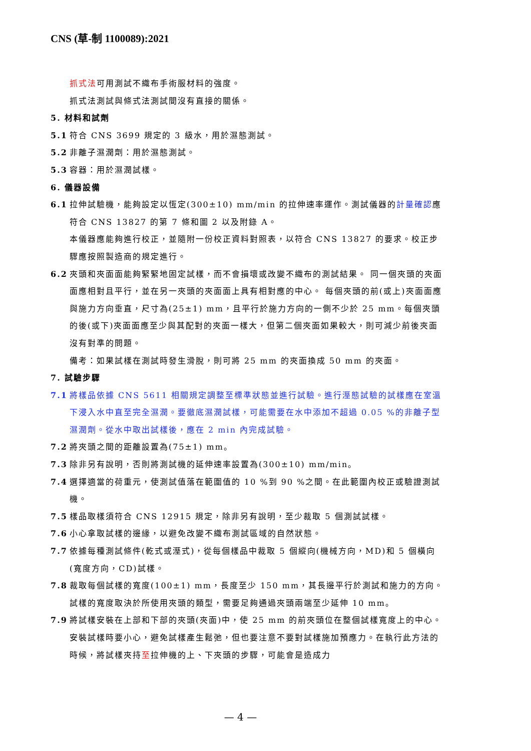CNS (草-制 1100089):2021
抓式法可用測試不織布手術服材料的強度。
抓式法測試與條式法測試間沒有直接的關係。
5. 材料和試劑
5.1 符合 CNS 3699 規定的 3 級水，用於濕態測試。
5.2 非離子濕潤劑：用於濕態測試。
5.3 容器：用於濕潤試樣。
6. 儀器設備
6.1 拉伸試驗機，能夠設定以恆定(300±10) mm/min 的拉伸速率運作。測試儀器的計量確認應符合 CNS 13827 的第 7 條和圖 2 以及附錄 A。
本儀器應能夠進行校正，並隨附一份校正資料對照表，以符合 CNS 13827 的要求。校正步驟應按照製造商的規定進行。
6.2 夾頭和夾面面能夠緊緊地固定試樣，而不會損壞或改變不織布的測試結果。 同一個夾頭的夾面面應相對且平行，並在另一夾頭的夾面面上具有相對應的中心。 每個夾頭的前(或上)夾面面應與施力方向垂直，尺寸為(25±1) mm，且平行於施力方向的一側不少於 25 mm。每個夾頭的後(或下)夾面面應至少與其配對的夾面一樣大，但第二個夾面如果較大，則可減少前後夾面沒有對準的問題。
備考：如果試樣在測試時發生滑脫，則可將 25 mm 的夾面換成 50 mm 的夾面。
7. 試驗步驟
7.1 將樣品依據 CNS 5611 相關規定調整至標準狀態並進行試驗。進行溼態試驗的試樣應在室溫下浸入水中直至完全濕潤。要徹底濕潤試樣，可能需要在水中添加不超過 0.05 %的非離子型濕潤劑。從水中取出試樣後，應在 2 min 內完成試驗。
7.2 將夾頭之間的距離設置為(75±1) mm。
7.3 除非另有說明，否則將測試機的延伸速率設置為(300±10) mm/min。
7.4 選擇適當的荷重元，使測試值落在範圍值的 10 %到 90 %之間。在此範圍內校正或驗證測試機。
7.5 樣品取樣須符合 CNS 12915 規定，除非另有說明，至少裁取 5 個測試試樣。
7.6 小心拿取試樣的邊緣，以避免改變不織布測試區域的自然狀態。
7.7 依據每種測試條件(乾式或溼式)，從每個樣品中裁取 5 個縱向(機械方向，MD)和 5 個橫向(寬度方向，CD)試樣。
7.8 裁取每個試樣的寬度(100±1) mm，長度至少 150 mm，其長邊平行於測試和施力的方向。試樣的寬度取決於所使用夾頭的類型，需要足夠通過夾頭兩端至少延伸 10 mm。
7.9 將試樣安裝在上部和下部的夾頭(夾面)中，使 25 mm 的前夾頭位在整個試樣寬度上的中心。
安裝試樣時要小心，避免試樣產生鬆弛，但也要注意不要對試樣施加預應力。在執行此方法的時候，將試樣夾持至拉伸機的上、下夾頭的步驟，可能會是造成力
— 4 —